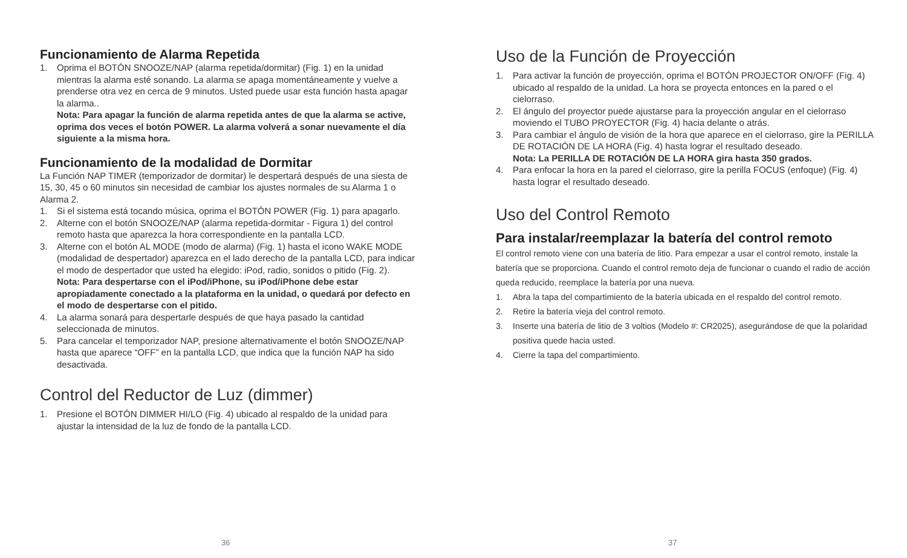Funcionamiento de Alarma Repetida
1. Oprima el BOTÓN SNOOZE/NAP (alarma repetida/dormitar) (Fig. 1) en la unidad mientras la alarma esté sonando. La alarma se apaga momentáneamente y vuelve a prenderse otra vez en cerca de 9 minutos. Usted puede usar esta función hasta apagar la alarma..
Nota: Para apagar la función de alarma repetida antes de que la alarma se active, oprima dos veces el botón POWER. La alarma volverá a sonar nuevamente el día siguiente a la misma hora.
Funcionamiento de la modalidad de Dormitar
La Función NAP TIMER (temporizador de dormitar) le despertará después de una siesta de 15, 30, 45 o 60 minutos sin necesidad de cambiar los ajustes normales de su Alarma 1 o Alarma 2.
1. Si el sistema está tocando música, oprima el BOTÓN POWER (Fig. 1) para apagarlo.
2. Alterne con el botón SNOOZE/NAP (alarma repetida-dormitar - Figura 1) del control remoto hasta que aparezca la hora correspondiente en la pantalla LCD.
3. Alterne con el botón AL MODE (modo de alarma) (Fig. 1) hasta el icono WAKE MODE (modalidad de despertador) aparezca en el lado derecho de la pantalla LCD, para indicar el modo de despertador que usted ha elegido: iPod, radio, sonidos o pitido (Fig. 2).
Nota: Para despertarse con el iPod/iPhone, su iPod/iPhone debe estar apropiadamente conectado a la plataforma en la unidad, o quedará por defecto en el modo de despertarse con el pitido.
4. La alarma sonará para despertarle después de que haya pasado la cantidad seleccionada de minutos.
5. Para cancelar el temporizador NAP, presione alternativamente el botón SNOOZE/NAP hasta que aparece “OFF” en la pantalla LCD, que indica que la función NAP ha sido desactivada.
Control del Reductor de Luz (dimmer)
1. Presione el BOTÓN DIMMER HI/LO (Fig. 4) ubicado al respaldo de la unidad para ajustar la intensidad de la luz de fondo de la pantalla LCD.
36
Uso de la Función de Proyección
1. Para activar la función de proyección, oprima el BOTÓN PROJECTOR ON/OFF (Fig. 4) ubicado al respaldo de la unidad. La hora se proyecta entonces en la pared o el cielorraso.
2. El ángulo del proyector puede ajustarse para la proyección angular en el cielorraso moviendo el TUBO PROYECTOR (Fig. 4) hacia delante o atrás.
3. Para cambiar el ángulo de visión de la hora que aparece en el cielorraso, gire la PERILLA DE ROTACIÓN DE LA HORA (Fig. 4) hasta lograr el resultado deseado.
Nota: La PERILLA DE ROTACIÓN DE LA HORA gira hasta 350 grados.
4. Para enfocar la hora en la pared el cielorraso, gire la perilla FOCUS (enfoque) (Fig. 4) hasta lograr el resultado deseado.
Uso del Control Remoto
Para instalar/reemplazar la batería del control remoto
El control remoto viene con una batería de litio. Para empezar a usar el control remoto, instale la batería que se proporciona. Cuando el control remoto deja de funcionar o cuando el radio de acción queda reducido, reemplace la batería por una nueva.
1. Abra la tapa del compartimiento de la batería ubicada en el respaldo del control remoto.
2. Retire la batería vieja del control remoto.
3. Inserte una batería de litio de 3 voltios (Modelo #: CR2025), asegurándose de que la polaridad positiva quede hacia usted.
4. Cierre la tapa del compartimiento.
37